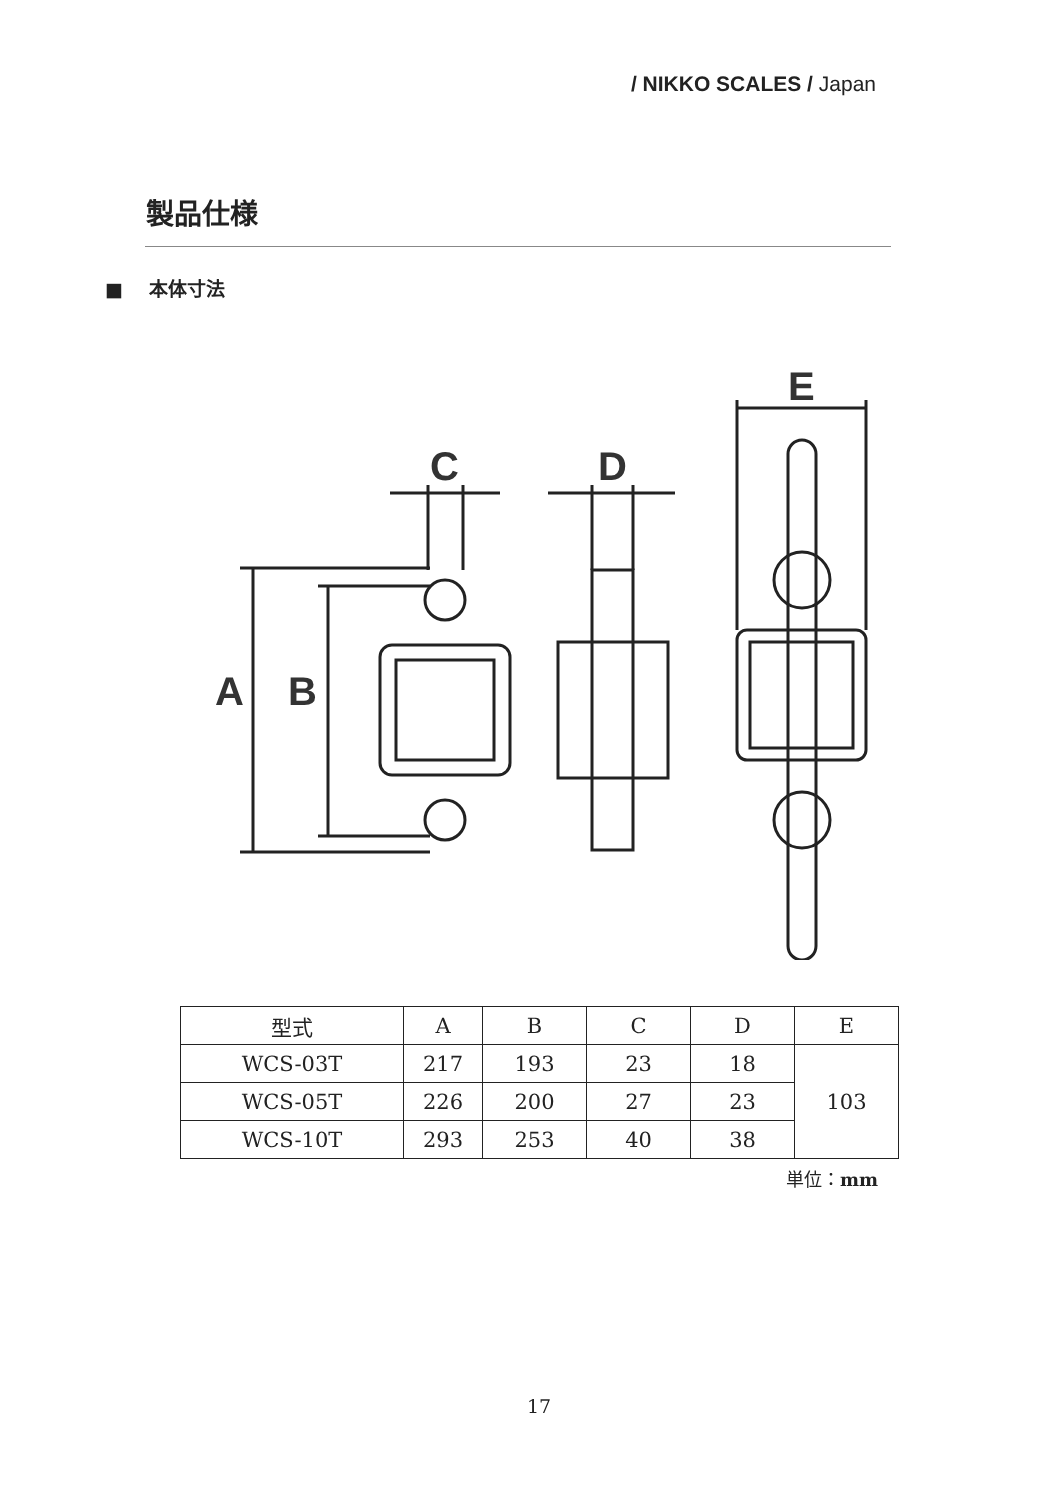/ NIKKO SCALES / Japan
製品仕様
■ 本体寸法
A
B
C
D
E
| 型式 | A | B | C | D | E |
| --- | --- | --- | --- | --- | --- |
| WCS-03T | 217 | 193 | 23 | 18 | 103 |
| WCS-05T | 226 | 200 | 27 | 23 | |
| WCS-10T | 293 | 253 | 40 | 38 | |
単位：mm
17